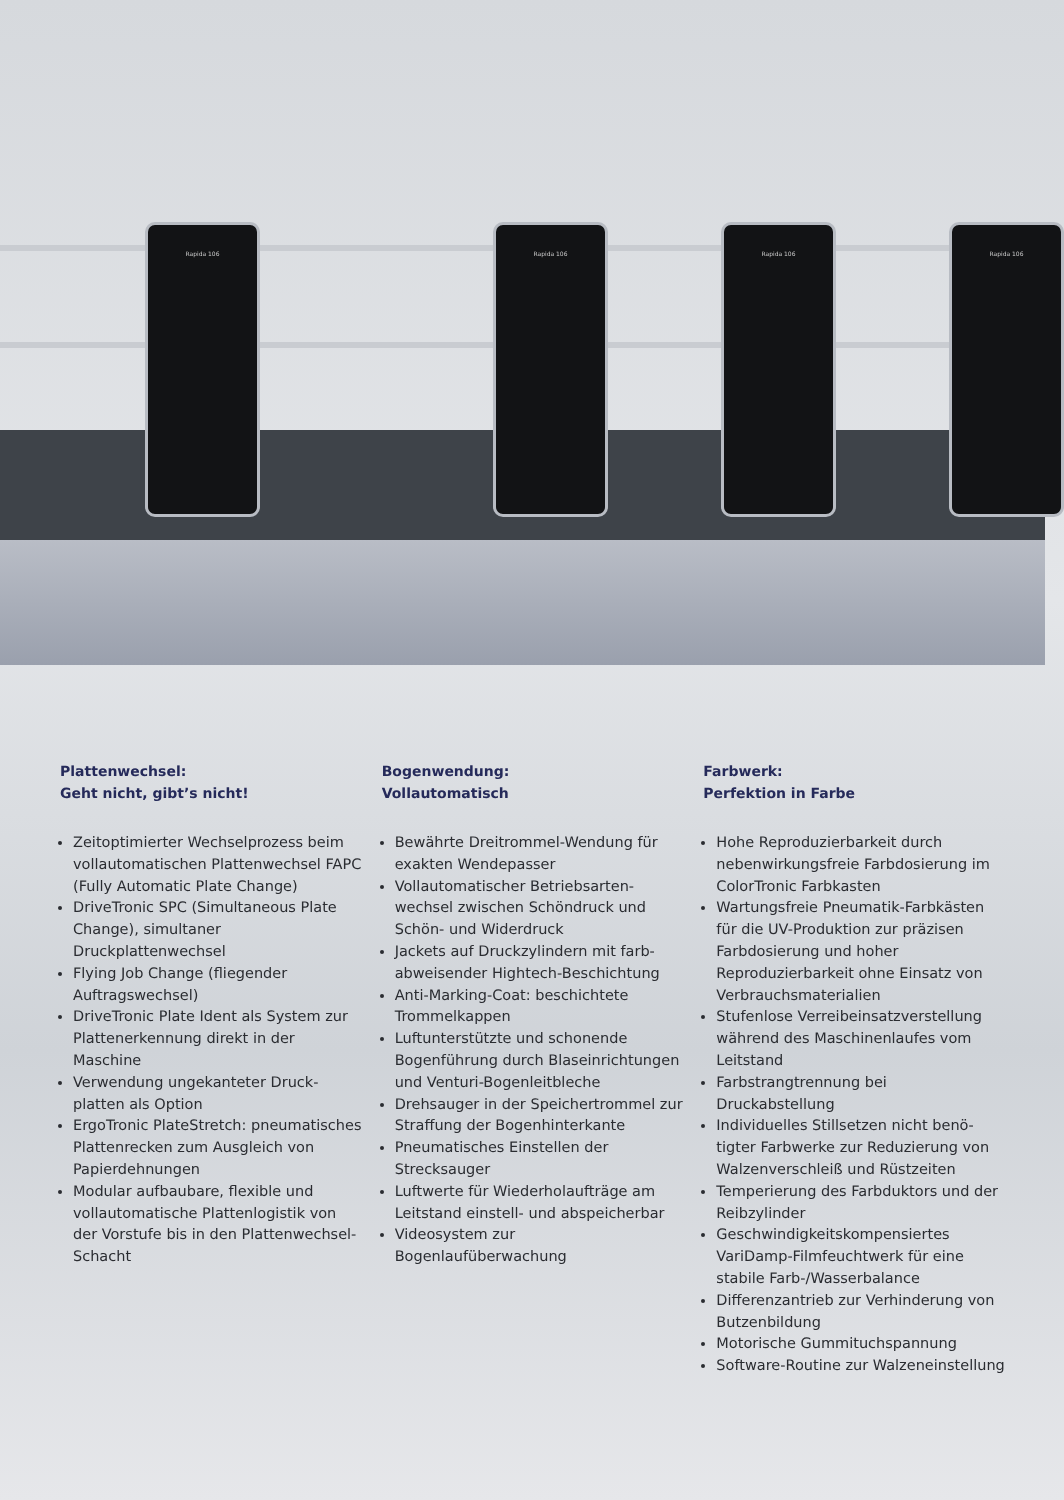Rapida 106 Rapida 106 Rapida 106 Rapida 106
Plattenwechsel:
Geht nicht, gibt’s nicht!
Zeitoptimierter Wechselprozess beim vollautomatischen Plattenwechsel FAPC (Fully Automatic Plate Change)
DriveTronic SPC (Simulta­neous Plate Change), simultaner Druckplattenwechsel
Flying Job Change (fliegender Auftragswechsel)
DriveTronic Plate Ident als System zur Plattenerkennung direkt in der Maschine
Verwendung ungekanteter Druck­platten als Option
ErgoTronic PlateStretch: pneumati­sches Plattenrecken zum Ausgleich von Papierdehnungen
Modular aufbaubare, flexible und vollautomatische Platten­logistik von der Vorstufe bis in den Plattenwechsel-Schacht
Bogenwendung:
Vollautomatisch
Bewährte Dreitrommel-Wendung für exakten Wendepasser
Vollautomatischer Betriebsarten­wechsel zwischen Schöndruck und Schön- und Widerdruck
Jackets auf Druckzylindern mit farb­abweisender Hightech-Beschichtung
Anti-Marking-Coat: beschichtete Trommelkappen
Luftunterstützte und schonende Bogenführung durch Blaseinrich­tungen und Venturi-Bogenleitbleche
Drehsauger in der Speichertrommel zur Straffung der Bogenhinterkante
Pneumatisches Einstellen der Strecksauger
Luftwerte für Wiederholaufträge am Leitstand einstell- und abspeicherbar
Videosystem zur Bogenlaufüberwachung
Farbwerk:
Perfektion in Farbe
Hohe Reproduzierbarkeit durch nebenwirkungsfreie Farbdosierung im ColorTronic Farbkasten
Wartungsfreie Pneumatik-Farb­kästen für die UV-Produktion zur präzisen Farbdosierung und hoher Reproduzierbarkeit ohne Einsatz von Verbrauchsmaterialien
Stufenlose Verreibeinsatzverstellung während des Maschinenlaufes vom Leitstand
Farbstrangtrennung bei Druckabstellung
Individuelles Stillsetzen nicht benö­tigter Farbwerke zur Reduzierung von Walzenverschleiß und Rüstzeiten
Temperierung des Farbduktors und der Reibzylinder
Geschwindigkeitskompensiertes VariDamp-Filmfeuchtwerk für eine stabile Farb-/Wasserbalance
Differenzantrieb zur Verhinderung von Butzenbildung
Motorische Gummituchspannung
Software-Routine zur Walzeneinstellung